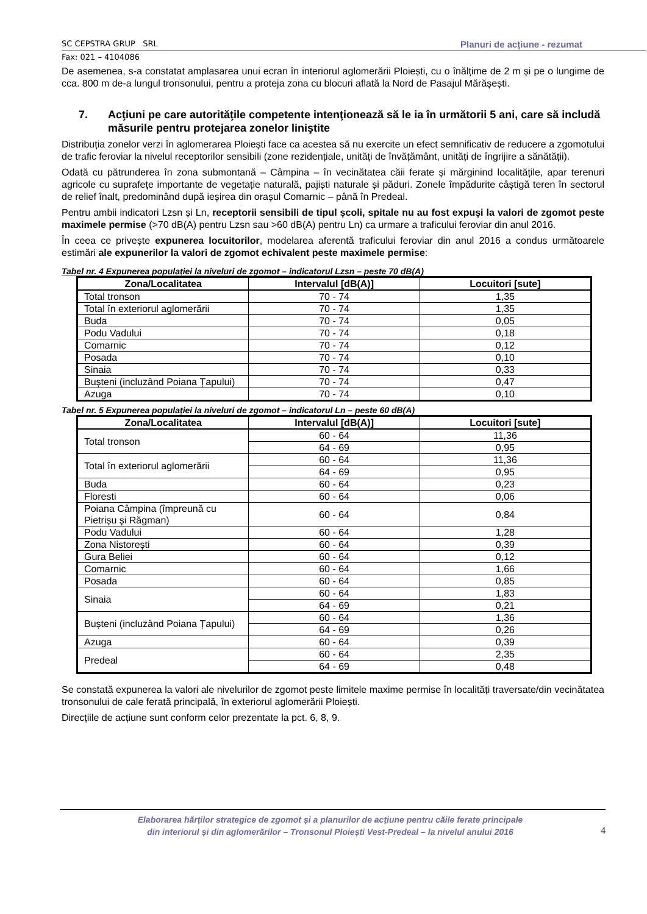SC CEPSTRA GRUP SRL Planuri de acțiune - rezumat
Fax: 021 – 4104086
De asemenea, s-a constatat amplasarea unui ecran în interiorul aglomerării Ploiești, cu o înălțime de 2 m și pe o lungime de cca. 800 m de-a lungul tronsonului, pentru a proteja zona cu blocuri aflată la Nord de Pasajul Mărășești.
7. Acţiuni pe care autorităţile competente intenţionează să le ia în următorii 5 ani, care să includă măsurile pentru protejarea zonelor liniştite
Distribuția zonelor verzi în aglomerarea Ploiești face ca acestea să nu exercite un efect semnificativ de reducere a zgomotului de trafic feroviar la nivelul receptorilor sensibili (zone rezidențiale, unități de învățământ, unități de îngrijire a sănătății).
Odată cu pătrunderea în zona submontană – Câmpina – în vecinătatea căii ferate și mărginind localitățile, apar terenuri agricole cu suprafețe importante de vegetație naturală, pajiști naturale și păduri. Zonele împădurite câștigă teren în sectorul de relief înalt, predominând după ieșirea din orașul Comarnic – până în Predeal.
Pentru ambii indicatori Lzsn și Ln, receptorii sensibili de tipul școli, spitale nu au fost expuși la valori de zgomot peste maximele permise (>70 dB(A) pentru Lzsn sau >60 dB(A) pentru Ln) ca urmare a traficului feroviar din anul 2016.
În ceea ce privește expunerea locuitorilor, modelarea aferentă traficului feroviar din anul 2016 a condus următoarele estimări ale expunerilor la valori de zgomot echivalent peste maximele permise:
Tabel nr. 4 Expunerea populației la niveluri de zgomot – indicatorul Lzsn – peste 70 dB(A)
| Zona/Localitatea | Intervalul [dB(A)] | Locuitori [sute] |
| --- | --- | --- |
| Total tronson | 70 - 74 | 1,35 |
| Total în exteriorul aglomerării | 70 - 74 | 1,35 |
| Buda | 70 - 74 | 0,05 |
| Podu Vadului | 70 - 74 | 0,18 |
| Comarnic | 70 - 74 | 0,12 |
| Posada | 70 - 74 | 0,10 |
| Sinaia | 70 - 74 | 0,33 |
| Bușteni (incluzând Poiana Țapului) | 70 - 74 | 0,47 |
| Azuga | 70 - 74 | 0,10 |
Tabel nr. 5 Expunerea populației la niveluri de zgomot – indicatorul Ln – peste 60 dB(A)
| Zona/Localitatea | Intervalul [dB(A)] | Locuitori [sute] |
| --- | --- | --- |
| Total tronson | 60 - 64 | 11,36 |
| | 64 - 69 | 0,95 |
| Total în exteriorul aglomerării | 60 - 64 | 11,36 |
| | 64 - 69 | 0,95 |
| Buda | 60 - 64 | 0,23 |
| Floresti | 60 - 64 | 0,06 |
| Poiana Câmpina (împreună cu Pietrișu și Răgman) | 60 - 64 | 0,84 |
| Podu Vadului | 60 - 64 | 1,28 |
| Zona Nistorești | 60 - 64 | 0,39 |
| Gura Beliei | 60 - 64 | 0,12 |
| Comarnic | 60 - 64 | 1,66 |
| Posada | 60 - 64 | 0,85 |
| Sinaia | 60 - 64 | 1,83 |
| | 64 - 69 | 0,21 |
| Bușteni (incluzând Poiana Țapului) | 60 - 64 | 1,36 |
| | 64 - 69 | 0,26 |
| Azuga | 60 - 64 | 0,39 |
| Predeal | 60 - 64 | 2,35 |
| | 64 - 69 | 0,48 |
Se constată expunerea la valori ale nivelurilor de zgomot peste limitele maxime permise în localități traversate/din vecinătatea tronsonului de cale ferată principală, în exteriorul aglomerării Ploiești.
Direcțiile de acțiune sunt conform celor prezentate la pct. 6, 8, 9.
4 Elaborarea hărților strategice de zgomot și a planurilor de acțiune pentru căile ferate principale
din interiorul și din aglomerărilor – Tronsonul Ploiești Vest-Predeal – la nivelul anului 2016